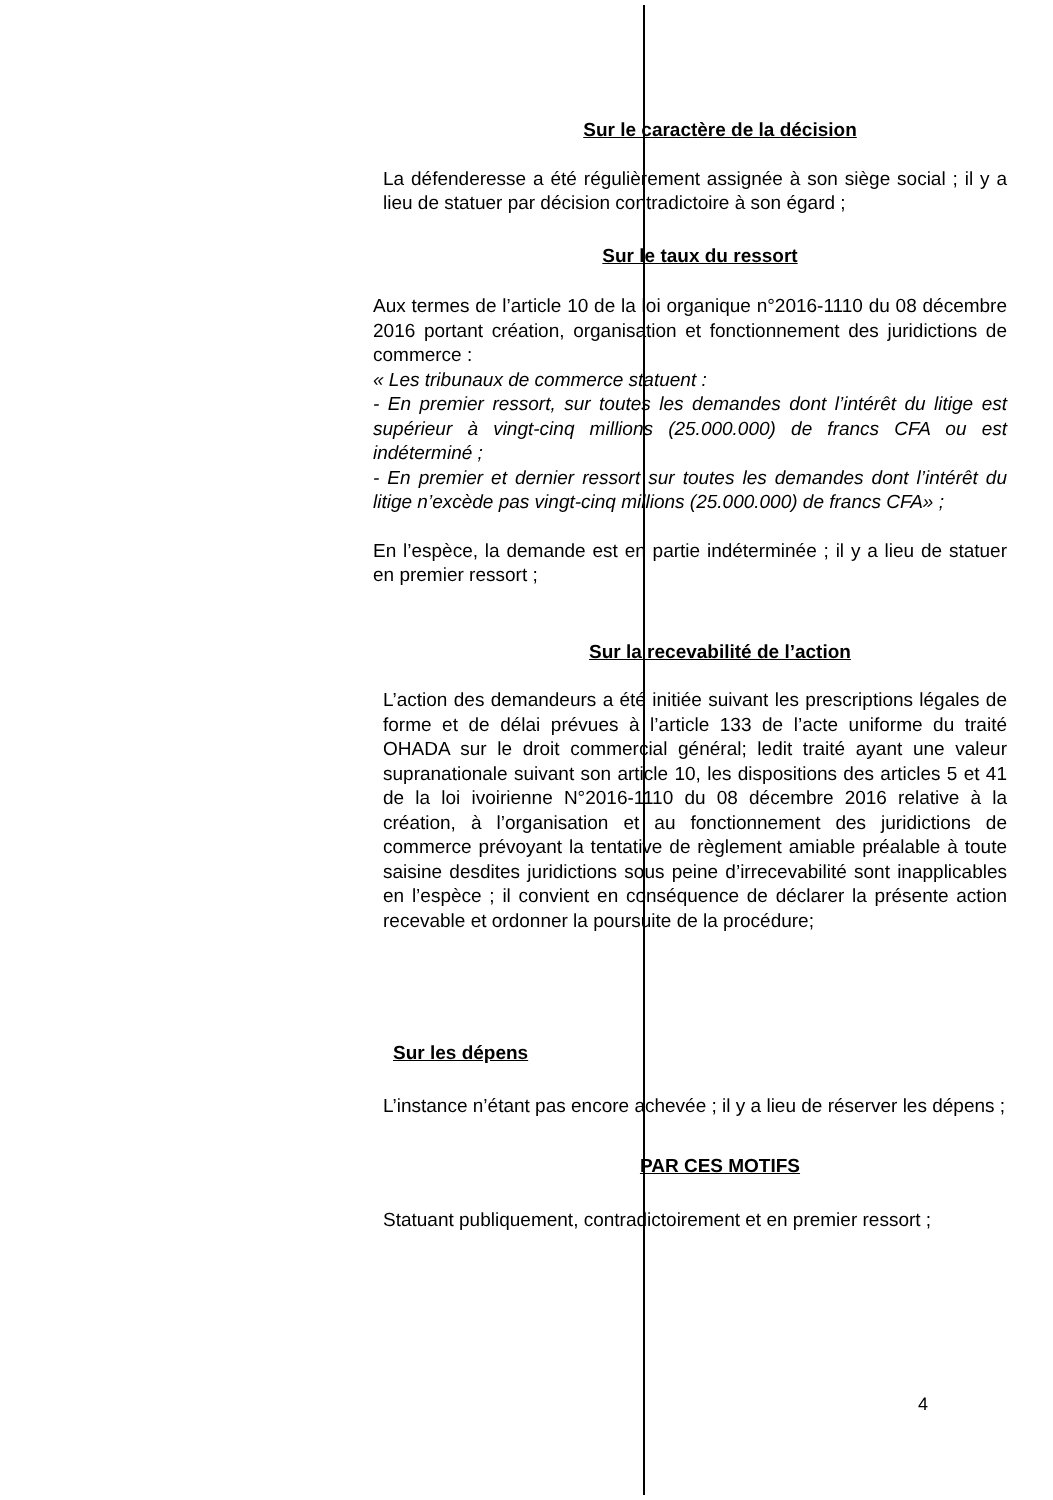Sur le caractère de la décision
La défenderesse a été régulièrement assignée à son siège social ; il y a lieu de statuer par décision contradictoire à son égard ;
Sur le taux du ressort
Aux termes de l’article 10 de la loi organique n°2016-1110 du 08 décembre 2016 portant création, organisation et fonctionnement des juridictions de commerce :
« Les tribunaux de commerce statuent :
- En premier ressort, sur toutes les demandes dont l’intérêt du litige est supérieur à vingt-cinq millions (25.000.000) de francs CFA ou est indéterminé ;
- En premier et dernier ressort sur toutes les demandes dont l’intérêt du litige n’excède pas vingt-cinq millions (25.000.000) de francs CFA» ;
En l’espèce, la demande est en partie indéterminée ; il y a lieu de statuer en premier ressort ;
Sur la recevabilité de l’action
L’action des demandeurs a été initiée suivant les prescriptions légales de forme et de délai prévues à l’article 133 de l’acte uniforme du traité OHADA sur le droit commercial général; ledit traité ayant une valeur supranationale suivant son article 10, les dispositions des articles 5 et 41 de la loi ivoirienne N°2016-1110 du 08 décembre 2016 relative à la création, à l’organisation et au fonctionnement des juridictions de commerce prévoyant la tentative de règlement amiable préalable à toute saisine desdites juridictions sous peine d’irrecevabilité sont inapplicables en l’espèce ; il convient en conséquence de déclarer la présente action recevable et ordonner la poursuite de la procédure;
Sur les dépens
L’instance n’étant pas encore achevée ; il y a lieu de réserver les dépens ;
PAR CES MOTIFS
Statuant publiquement, contradictoirement et en premier ressort ;
4